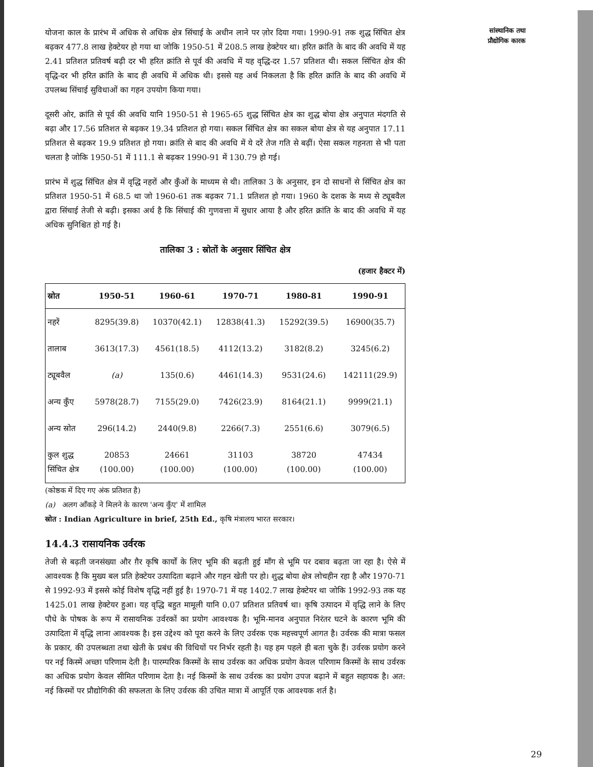योजना काल के प्रारंभ में अधिक से अधिक क्षेत्र सिंचाई के अधीन लाने पर ज़ोर दिया गया। 1990-91 तक शुद्ध सिंचित क्षेत्र बढ़कर 477.8 लाख हेक्टेयर हो गया था जोकि 1950-51 में 208.5 लाख हेक्टेयर था। हरित क्रांति के बाद की अवधि में यह 2.41 प्रतिशत प्रतिवर्ष बढ़ी दर भी हरित क्रांति से पूर्व की अवधि में यह वृद्धि-दर 1.57 प्रतिशत थी। सकल सिंचित क्षेत्र की वृद्धि-दर भी हरित क्रांति के बाद ही अवधि में अधिक थी। इससे यह अर्थ निकलता है कि हरित क्रांति के बाद की अवधि में उपलब्ध सिंचाई सुविधाओं का गहन उपयोग किया गया।
दूसरी ओर, क्रांति से पूर्व की अवधि यानि 1950-51 से 1965-65 शुद्ध सिंचित क्षेत्र का शुद्ध बोया क्षेत्र अनुपात मंदगति से बढ़ा और 17.56 प्रतिशत से बढ़कर 19.34 प्रतिशत हो गया। सकल सिंचित क्षेत्र का सकल बोया क्षेत्र से यह अनुपात 17.11 प्रतिशत से बढ़कर 19.9 प्रतिशत हो गया। क्रांति से बाद की अवधि में ये दरें तेज गति से बढ़ीं। ऐसा सकल गहनता से भी पता चलता है जोकि 1950-51 में 111.1 से बढ़कर 1990-91 में 130.79 हो गई।
प्रारंभ में शुद्ध सिंचित क्षेत्र में वृद्धि नहरों और कुँओं के माध्यम से थी। तालिका 3 के अनुसार, इन दो साधनों से सिंचित क्षेत्र का प्रतिशत 1950-51 में 68.5 था जो 1960-61 तक बढ़कर 71.1 प्रतिशत हो गया। 1960 के दशक के मध्य से ट्यूबवैल द्वारा सिंचाई तेजी से बढ़ी। इसका अर्थ है कि सिंचाई की गुणवत्ता में सुधार आया है और हरित क्रांति के बाद की अवधि में यह अधिक सुनिश्चित हो गई है।
तालिका 3 : स्रोतों के अनुसार सिंचित क्षेत्र
(हजार हैक्टर में)
| स्रोत | 1950-51 | 1960-61 | 1970-71 | 1980-81 | 1990-91 |
| --- | --- | --- | --- | --- | --- |
| नहरें | 8295(39.8) | 10370(42.1) | 12838(41.3) | 15292(39.5) | 16900(35.7) |
| तालाब | 3613(17.3) | 4561(18.5) | 4112(13.2) | 3182(8.2) | 3245(6.2) |
| ट्यूबवैल | (a) | 135(0.6) | 4461(14.3) | 9531(24.6) | 142111(29.9) |
| अन्य कुँए | 5978(28.7) | 7155(29.0) | 7426(23.9) | 8164(21.1) | 9999(21.1) |
| अन्य स्रोत | 296(14.2) | 2440(9.8) | 2266(7.3) | 2551(6.6) | 3079(6.5) |
| कुल शुद्ध सिंचित क्षेत्र | 20853 (100.00) | 24661 (100.00) | 31103 (100.00) | 38720 (100.00) | 47434 (100.00) |
(कोष्ठक में दिए गए अंक प्रतिशत है)
(a) अलग आँकड़े ने मिलने के कारण 'अन्य कुँए' में शामिल
स्रोत : Indian Agriculture in brief, 25th Ed., कृषि मंत्रालय भारत सरकार।
14.4.3 रासायनिक उर्वरक
तेजी से बढ़ती जनसंख्या और ग़ैर कृषि कार्यों के लिए भूमि की बढ़ती हुई माँग से भूमि पर दबाव बढ़ता जा रहा है। ऐसे में आवश्यक है कि मुख्य बल प्रति हेक्टेयर उत्पादिता बढ़ाने और गहन खेती पर हो। शुद्ध बोया क्षेत्र लोचहीन रहा है और 1970-71 से 1992-93 में इससे कोई विशेष वृद्धि नहीं हुई है। 1970-71 में यह 1402.7 लाख हेक्टेयर था जोकि 1992-93 तक यह 1425.01 लाख हेक्टेयर हुआ। यह वृद्धि बहुत मामूली यानि 0.07 प्रतिशत प्रतिवर्ष था। कृषि उत्पादन में वृद्धि लाने के लिए पौधे के पोषक के रूप में रासायनिक उर्वरकों का प्रयोग आवश्यक है। भूमि-मानव अनुपात निरंतर घटने के कारण भूमि की उत्पादिता में वृद्धि लाना आवश्यक है। इस उद्देश्य को पूरा करने के लिए उर्वरक एक महत्त्वपूर्ण आगत है। उर्वरक की मात्रा फसल के प्रकार, की उपलब्धता तथा खेती के प्रबंध की विधियों पर निर्भर रहती है। यह हम पहले ही बता चुके हैं। उर्वरक प्रयोग करने पर नई किस्में अच्छा परिणाम देती है। पारम्परिक किस्मों के साथ उर्वरक का अधिक प्रयोग केवल परिणाम किस्मों के साथ उर्वरक का अधिक प्रयोग केवल सीमित परिणाम देता है। नई किस्मों के साथ उर्वरक का प्रयोग उपज बढ़ाने में बहुत सहायक है। अत: नई किस्मों पर प्रौद्योगिकी की सफलता के लिए उर्वरक की उचित मात्रा में आपूर्ति एक आवश्यक शर्त है।
सांस्थानिक तथा प्रौद्योगिक कारक
29